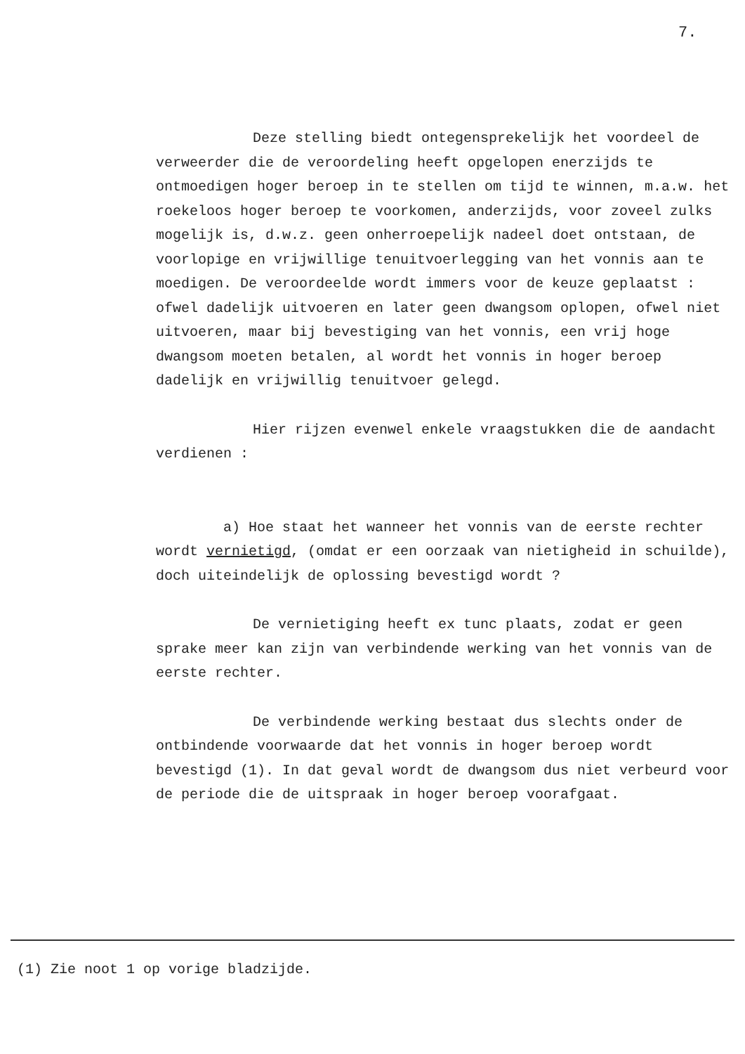7.
Deze stelling biedt ontegensprekelijk het voordeel de verweerder die de veroordeling heeft opgelopen enerzijds te ontmoedigen hoger beroep in te stellen om tijd te winnen, m.a.w. het roekeloos hoger beroep te voorkomen, anderzijds, voor zoveel zulks mogelijk is, d.w.z. geen onherroepelijk nadeel doet ontstaan, de voorlopige en vrijwillige tenuitvoerlegging van het vonnis aan te moedigen. De veroordeelde wordt immers voor de keuze geplaatst : ofwel dadelijk uitvoeren en later geen dwangsom oplopen, ofwel niet uitvoeren, maar bij bevestiging van het vonnis, een vrij hoge dwangsom moeten betalen, al wordt het vonnis in hoger beroep dadelijk en vrijwillig tenuitvoer gelegd.
Hier rijzen evenwel enkele vraagstukken die de aandacht verdienen :
a) Hoe staat het wanneer het vonnis van de eerste rechter wordt vernietigd, (omdat er een oorzaak van nietigheid in schuilde), doch uiteindelijk de oplossing bevestigd wordt ?
De vernietiging heeft ex tunc plaats, zodat er geen sprake meer kan zijn van verbindende werking van het vonnis van de eerste rechter.
De verbindende werking bestaat dus slechts onder de ontbindende voorwaarde dat het vonnis in hoger beroep wordt bevestigd (1). In dat geval wordt de dwangsom dus niet verbeurd voor de periode die de uitspraak in hoger beroep voorafgaat.
(1) Zie noot 1 op vorige bladzijde.